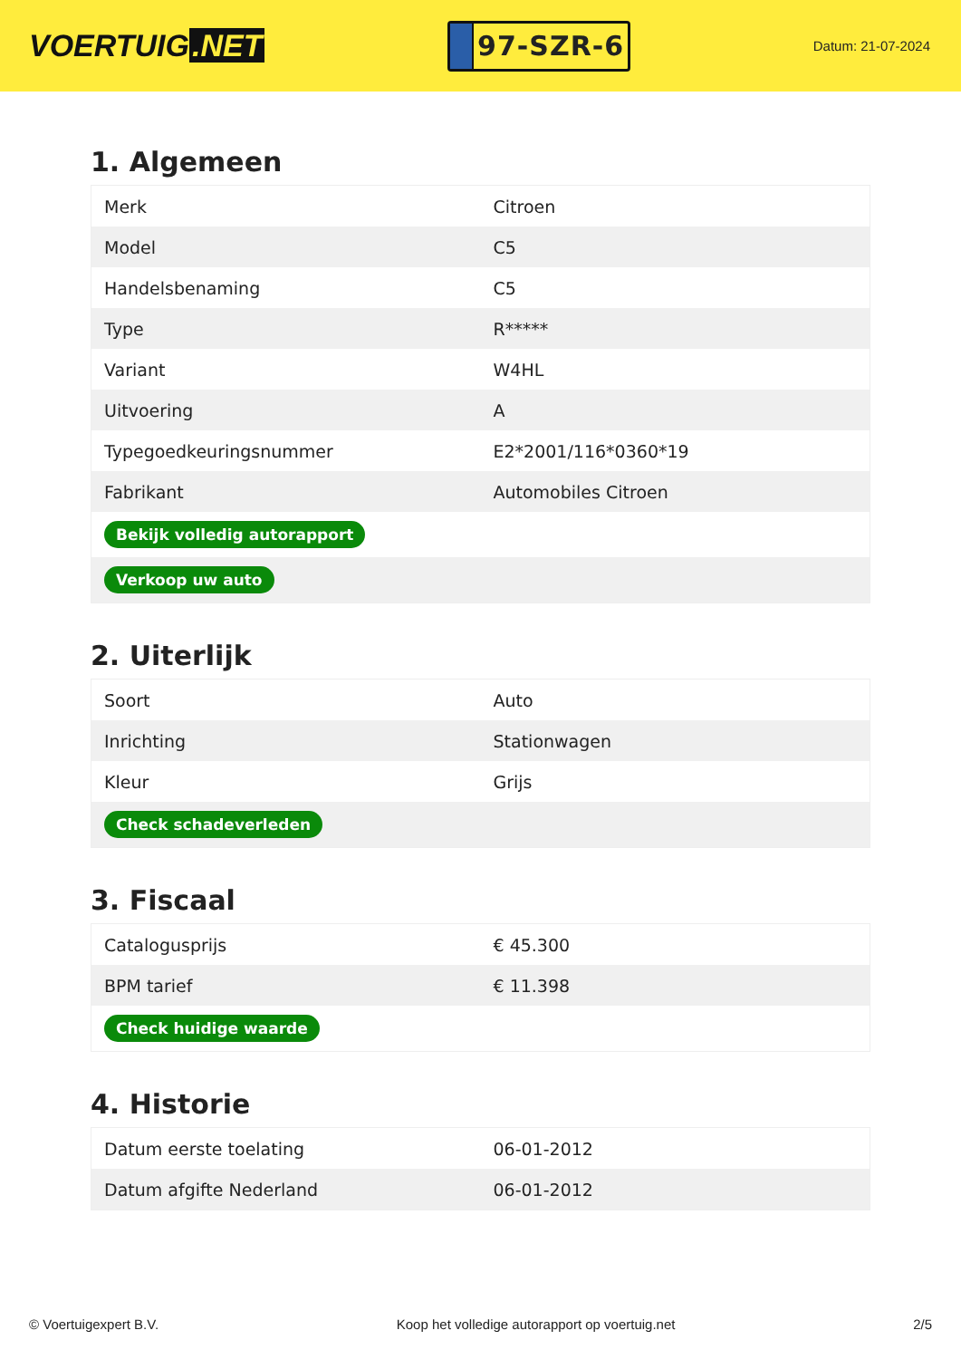VOERTUIG.NET
97-SZR-6
Datum: 21-07-2024
1. Algemeen
| Merk | Citroen |
| Model | C5 |
| Handelsbenaming | C5 |
| Type | R***** |
| Variant | W4HL |
| Uitvoering | A |
| Typegoedkeuringsnummer | E2*2001/116*0360*19 |
| Fabrikant | Automobiles Citroen |
| Bekijk volledig autorapport | |
| Verkoop uw auto | |
2. Uiterlijk
| Soort | Auto |
| Inrichting | Stationwagen |
| Kleur | Grijs |
| Check schadeverleden | |
3. Fiscaal
| Catalogusprijs | € 45.300 |
| BPM tarief | € 11.398 |
| Check huidige waarde | |
4. Historie
| Datum eerste toelating | 06-01-2012 |
| Datum afgifte Nederland | 06-01-2012 |
© Voertuigexpert B.V. Koop het volledige autorapport op voertuig.net 2/5